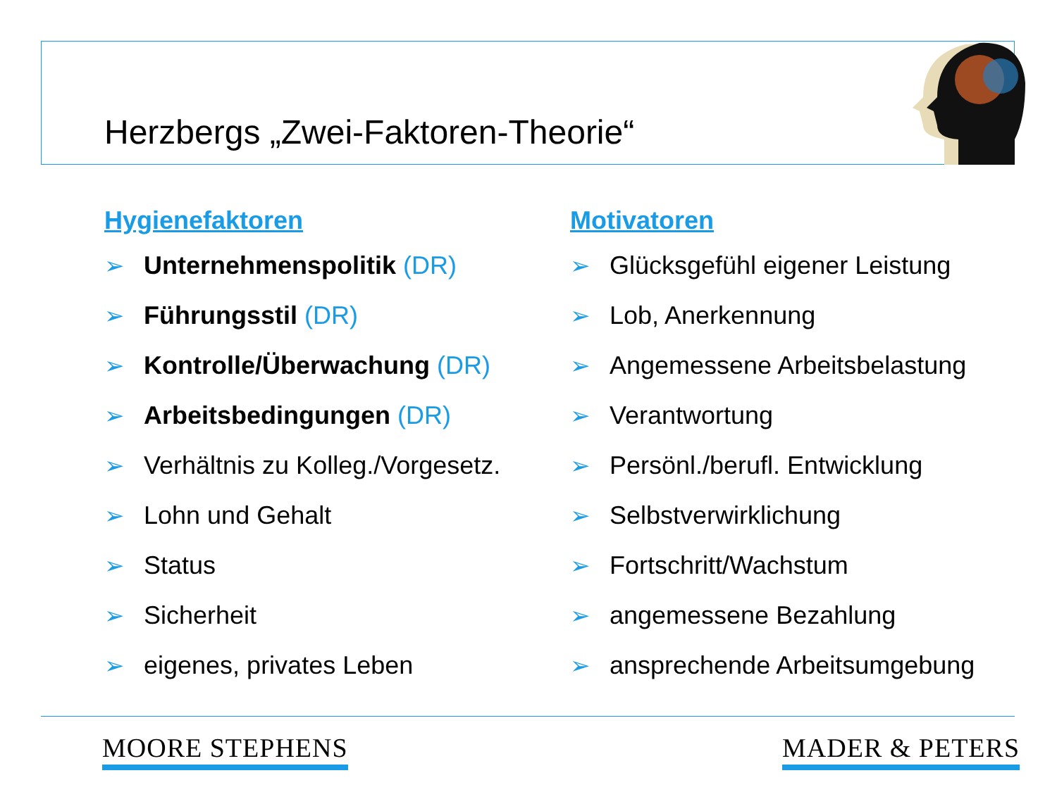Herzbergs „Zwei-Faktoren-Theorie“
Hygienefaktoren
➢ Unternehmenspolitik (DR)
➢ Führungsstil (DR)
➢ Kontrolle/Überwachung (DR)
➢ Arbeitsbedingungen (DR)
➢ Verhältnis zu Kolleg./Vorgesetz.
➢ Lohn und Gehalt
➢ Status
➢ Sicherheit
➢ eigenes, privates Leben
Motivatoren
➢ Glücksgefühl eigener Leistung
➢ Lob, Anerkennung
➢ Angemessene Arbeitsbelastung
➢ Verantwortung
➢ Persönl./berufl. Entwicklung
➢ Selbstverwirklichung
➢ Fortschritt/Wachstum
➢ angemessene Bezahlung
➢ ansprechende Arbeitsumgebung
MOORE STEPHENS MADER & PETERS